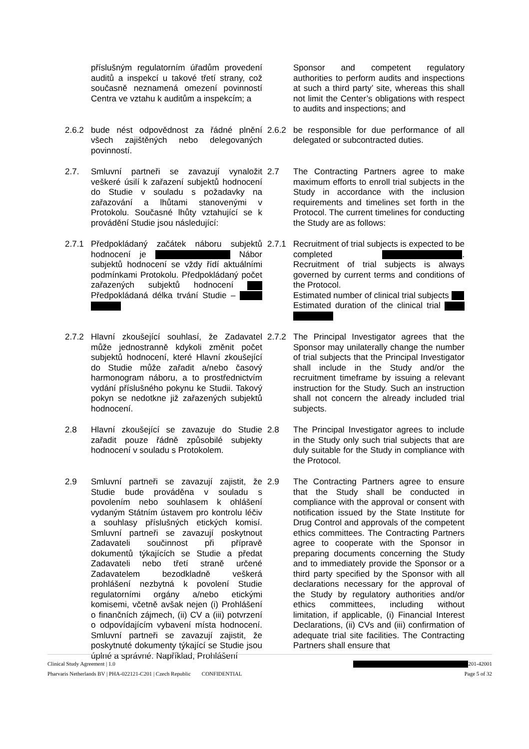příslušným regulatorním úřadům provedení auditů a inspekcí u takové třetí strany, což současně neznamená omezení povinností Centra ve vztahu k auditům a inspekcím; a
Sponsor and competent regulatory authorities to perform audits and inspections at such a third party’ site, whereas this shall not limit the Center’s obligations with respect to audits and inspections; and
2.6.2 bude nést odpovědnost za řádné plnění všech zajištěných nebo delegovaných povinností.
2.6.2 be responsible for due performance of all delegated or subcontracted duties.
2.7. Smluvní partneři se zavazují vynaložit veškeré úsilí k zařazení subjektů hodnocení do Studie v souladu s požadavky na zařazování a lhůtami stanovenými v Protokolu. Současné lhůty vztahující se k provádění Studie jsou následující:
2.7 The Contracting Partners agree to make maximum efforts to enroll trial subjects in the Study in accordance with the inclusion requirements and timelines set forth in the Protocol. The current timelines for conducting the Study are as follows:
2.7.1 Předpokládaný začátek náboru subjektů hodnocení je Nábor subjektů hodnocení se vždy řídí aktuálními podmínkami Protokolu. Předpokládaný počet zařazených subjektů hodnocení Předpokládaná délka trvání Studie –
2.7.1 Recruitment of trial subjects is expected to be completed . Recruitment of trial subjects is always governed by current terms and conditions of the Protocol.
Estimated number of clinical trial subjects
Estimated duration of the clinical trial
2.7.2 Hlavní zkoušející souhlasí, že Zadavatel může jednostranně kdykoli změnit počet subjektů hodnocení, které Hlavní zkoušející do Studie může zařadit a/nebo časový harmonogram náboru, a to prostřednictvím vydání příslušného pokynu ke Studii. Takový pokyn se nedotkne již zařazených subjektů hodnocení.
2.7.2 The Principal Investigator agrees that the Sponsor may unilaterally change the number of trial subjects that the Principal Investigator shall include in the Study and/or the recruitment timeframe by issuing a relevant instruction for the Study. Such an instruction shall not concern the already included trial subjects.
2.8 Hlavní zkoušející se zavazuje do Studie zařadit pouze řádně způsobilé subjekty hodnocení v souladu s Protokolem.
2.8 The Principal Investigator agrees to include in the Study only such trial subjects that are duly suitable for the Study in compliance with the Protocol.
2.9 Smluvní partneři se zavazují zajistit, že Studie bude prováděna v souladu s povolením nebo souhlasem k ohlášení vydaným Státním ústavem pro kontrolu léčiv a souhlasy příslušných etických komisí. Smluvní partneři se zavazují poskytnout Zadavateli součinnost při přípravě dokumentů týkajících se Studie a předat Zadavateli nebo třetí straně určené Zadavatelem bezodkladně veškerá prohlášení nezbytná k povolení Studie regulatorními orgány a/nebo etickými komisemi, včetně avšak nejen (i) Prohlášení o finančních zájmech, (ii) CV a (iii) potvrzení o odpovídajícím vybavení místa hodnocení. Smluvní partneři se zavazují zajistit, že poskytnuté dokumenty týkající se Studie jsou úplné a správné. Například, Prohlášení
2.9 The Contracting Partners agree to ensure that the Study shall be conducted in compliance with the approval or consent with notification issued by the State Institute for Drug Control and approvals of the competent ethics committees. The Contracting Partners agree to cooperate with the Sponsor in preparing documents concerning the Study and to immediately provide the Sponsor or a third party specified by the Sponsor with all declarations necessary for the approval of the Study by regulatory authorities and/or ethics committees, including without limitation, if applicable, (i) Financial Interest Declarations, (ii) CVs and (iii) confirmation of adequate trial site facilities. The Contracting Partners shall ensure that
Clinical Study Agreement | 1.0 201-42001
Pharvaris Netherlands BV | PHA-022121-C201 | Czech Republic CONFIDENTIAL Page 5 of 32